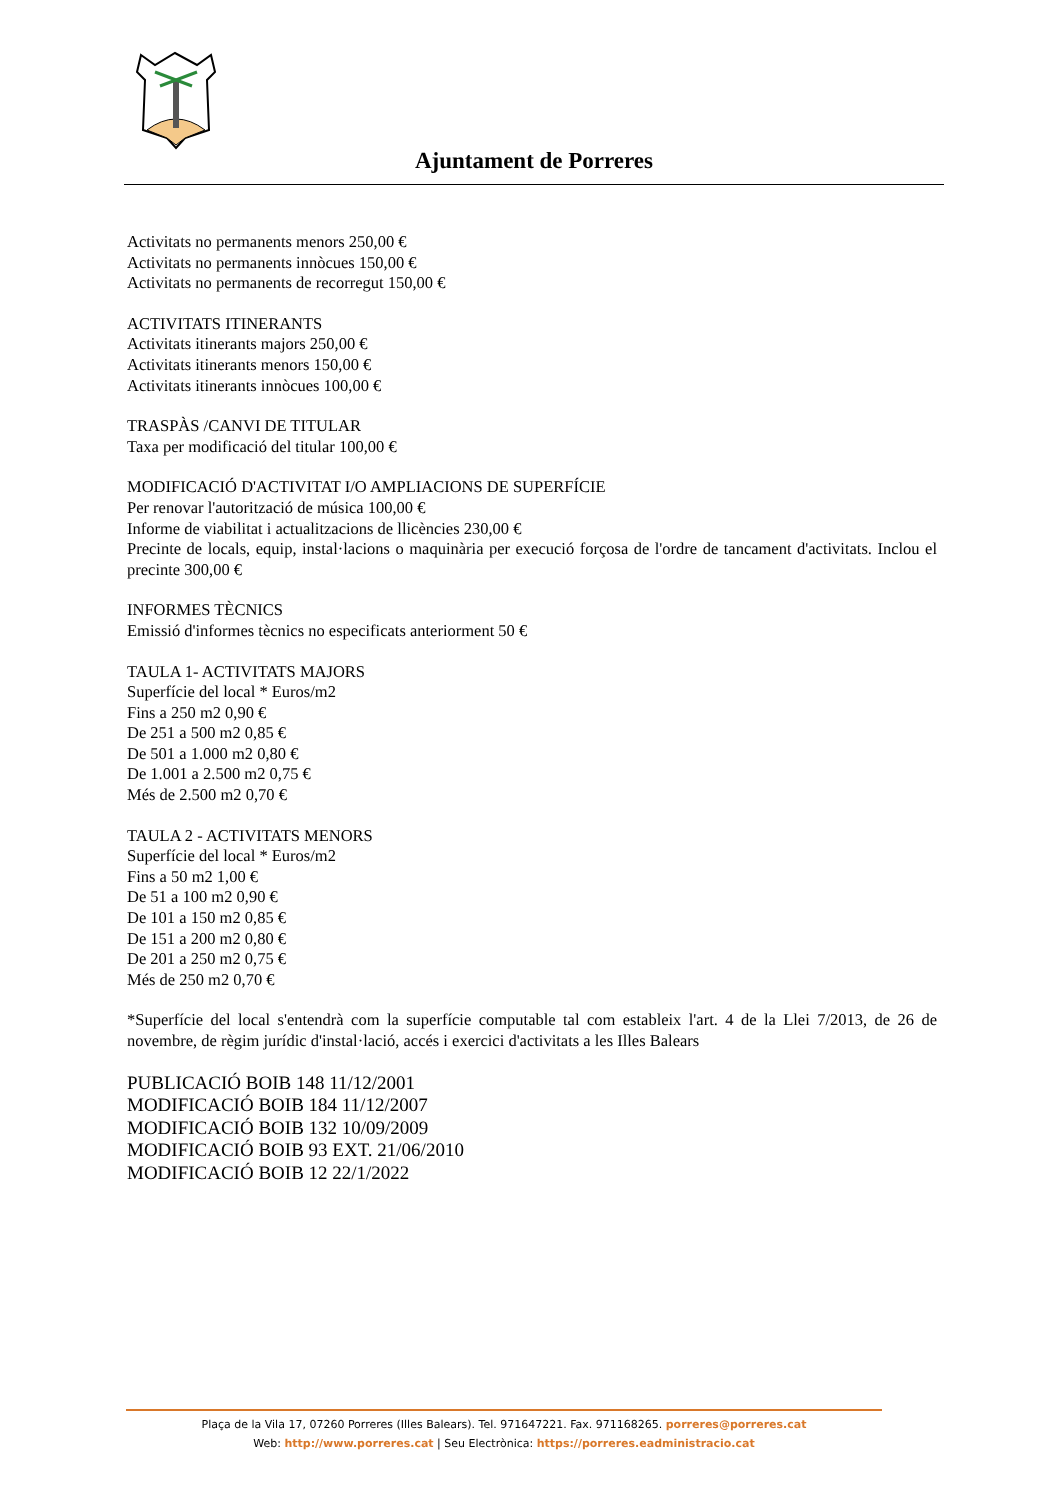Ajuntament de Porreres
Activitats no permanents menors 250,00 €
Activitats no permanents innòcues 150,00 €
Activitats no permanents de recorregut 150,00 €
ACTIVITATS ITINERANTS
Activitats itinerants majors 250,00 €
Activitats itinerants menors 150,00 €
Activitats itinerants innòcues 100,00 €
TRASPÀS /CANVI DE TITULAR
Taxa per modificació del titular 100,00 €
MODIFICACIÓ D'ACTIVITAT I/O AMPLIACIONS DE SUPERFÍCIE
Per renovar l'autorització de música 100,00 €
Informe de viabilitat i actualitzacions de llicències 230,00 €
Precinte de locals, equip, instal·lacions o maquinària per execució forçosa de l'ordre de tancament d'activitats. Inclou el precinte 300,00 €
INFORMES TÈCNICS
Emissió d'informes tècnics no especificats anteriorment 50 €
TAULA 1- ACTIVITATS MAJORS
Superfície del local * Euros/m2
Fins a 250 m2 0,90 €
De 251 a 500 m2 0,85 €
De 501 a 1.000 m2 0,80 €
De 1.001 a 2.500 m2 0,75 €
Més de 2.500 m2 0,70 €
TAULA 2 - ACTIVITATS MENORS
Superfície del local * Euros/m2
Fins a 50 m2 1,00 €
De 51 a 100 m2 0,90 €
De 101 a 150 m2 0,85 €
De 151 a 200 m2 0,80 €
De 201 a 250 m2 0,75 €
Més de 250 m2 0,70 €
*Superfície del local s'entendrà com la superfície computable tal com estableix l'art. 4 de la Llei 7/2013, de 26 de novembre, de règim jurídic d'instal·lació, accés i exercici d'activitats a les Illes Balears
PUBLICACIÓ BOIB 148 11/12/2001
MODIFICACIÓ BOIB 184 11/12/2007
MODIFICACIÓ BOIB 132 10/09/2009
MODIFICACIÓ BOIB 93 EXT. 21/06/2010
MODIFICACIÓ BOIB 12 22/1/2022
Plaça de la Vila 17, 07260 Porreres (Illes Balears). Tel. 971647221. Fax. 971168265. porreres@porreres.cat
Web: http://www.porreres.cat | Seu Electrònica: https://porreres.eadministracio.cat